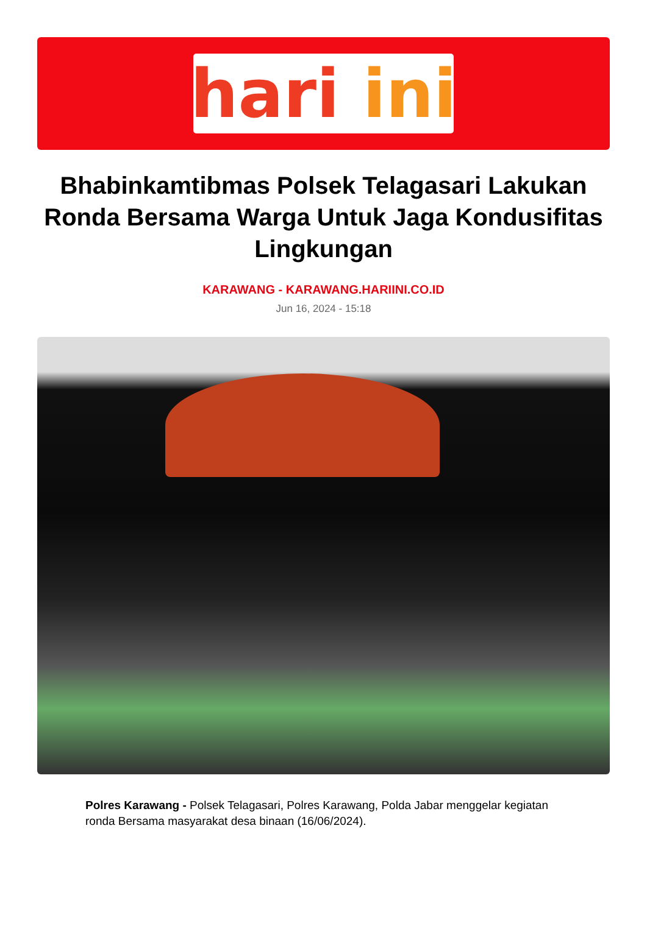hari ini
Bhabinkamtibmas Polsek Telagasari Lakukan Ronda Bersama Warga Untuk Jaga Kondusifitas Lingkungan
KARAWANG - KARAWANG.HARIINI.CO.ID
Jun 16, 2024 - 15:18
Polres Karawang - Polsek Telagasari, Polres Karawang, Polda Jabar menggelar kegiatan ronda Bersama masyarakat desa binaan (16/06/2024).